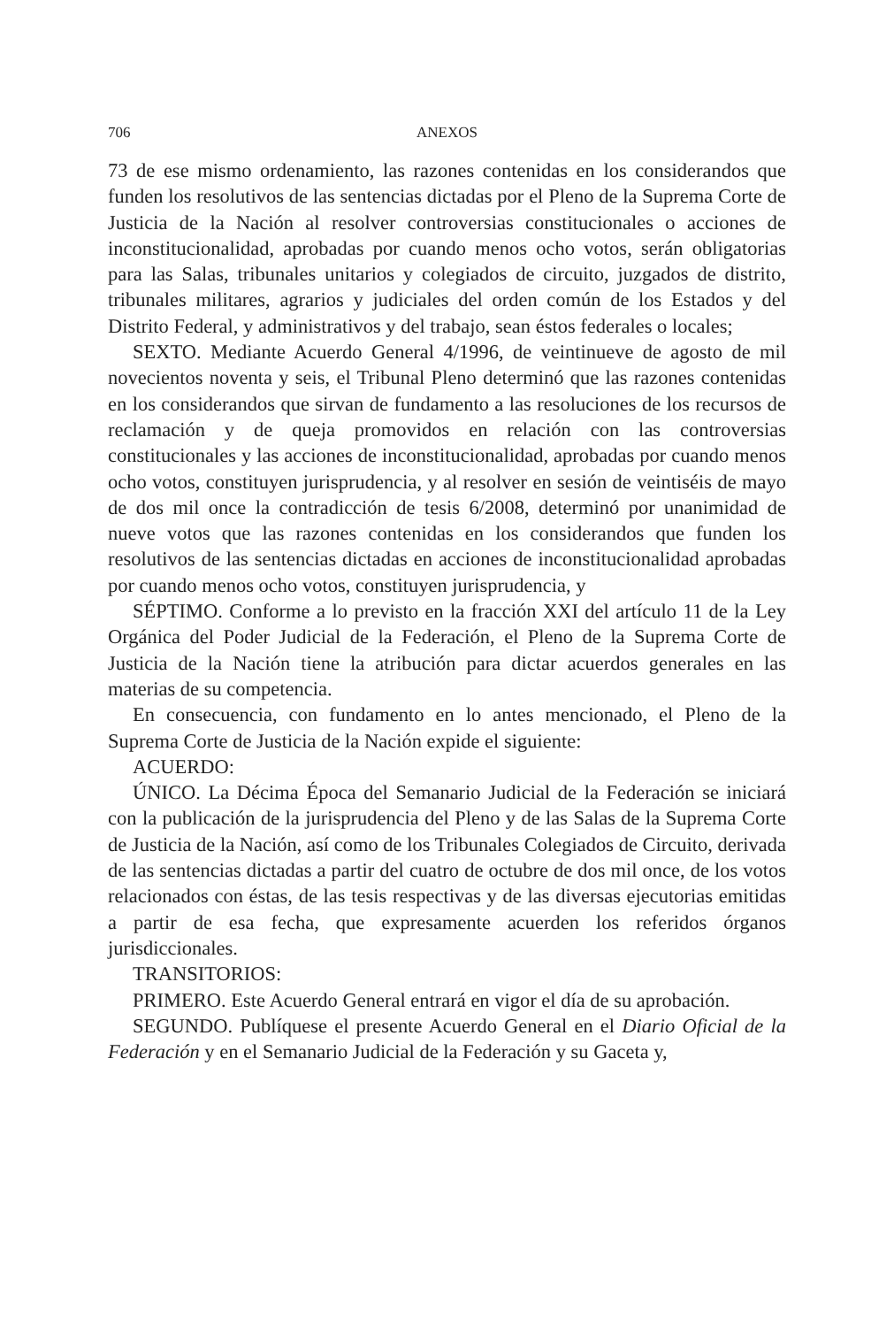706 ANEXOS
73 de ese mismo ordenamiento, las razones contenidas en los considerandos que funden los resolutivos de las sentencias dictadas por el Pleno de la Suprema Corte de Justicia de la Nación al resolver controversias constitucionales o acciones de inconstitucionalidad, aprobadas por cuando menos ocho votos, serán obligatorias para las Salas, tribunales unitarios y colegiados de circuito, juzgados de distrito, tribunales militares, agrarios y judiciales del orden común de los Estados y del Distrito Federal, y administrativos y del trabajo, sean éstos federales o locales;
SEXTO. Mediante Acuerdo General 4/1996, de veintinueve de agosto de mil novecientos noventa y seis, el Tribunal Pleno determinó que las razones contenidas en los considerandos que sirvan de fundamento a las resoluciones de los recursos de reclamación y de queja promovidos en relación con las controversias constitucionales y las acciones de inconstitucionalidad, aprobadas por cuando menos ocho votos, constituyen jurisprudencia, y al resolver en sesión de veintiséis de mayo de dos mil once la contradicción de tesis 6/2008, determinó por unanimidad de nueve votos que las razones contenidas en los considerandos que funden los resolutivos de las sentencias dictadas en acciones de inconstitucionalidad aprobadas por cuando menos ocho votos, constituyen jurisprudencia, y
SÉPTIMO. Conforme a lo previsto en la fracción XXI del artículo 11 de la Ley Orgánica del Poder Judicial de la Federación, el Pleno de la Suprema Corte de Justicia de la Nación tiene la atribución para dictar acuerdos generales en las materias de su competencia.
En consecuencia, con fundamento en lo antes mencionado, el Pleno de la Suprema Corte de Justicia de la Nación expide el siguiente:
ACUERDO:
ÚNICO. La Décima Época del Semanario Judicial de la Federación se iniciará con la publicación de la jurisprudencia del Pleno y de las Salas de la Suprema Corte de Justicia de la Nación, así como de los Tribunales Colegiados de Circuito, derivada de las sentencias dictadas a partir del cuatro de octubre de dos mil once, de los votos relacionados con éstas, de las tesis respectivas y de las diversas ejecutorias emitidas a partir de esa fecha, que expresamente acuerden los referidos órganos jurisdiccionales.
TRANSITORIOS:
PRIMERO. Este Acuerdo General entrará en vigor el día de su aprobación.
SEGUNDO. Publíquese el presente Acuerdo General en el Diario Oficial de la Federación y en el Semanario Judicial de la Federación y su Gaceta y,